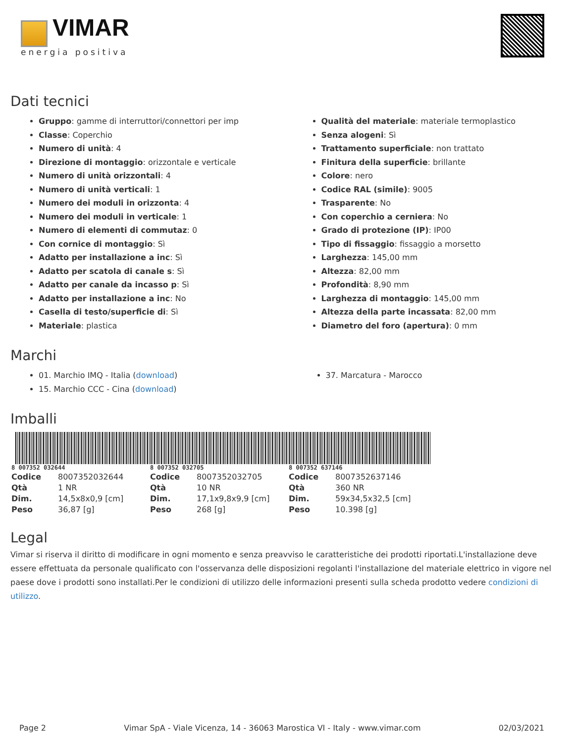VIMAR
energia positiva
Dati tecnici
Gruppo: gamme di interruttori/connettori per imp
Classe: Coperchio
Numero di unità: 4
Direzione di montaggio: orizzontale e verticale
Numero di unità orizzontali: 4
Numero di unità verticali: 1
Numero dei moduli in orizzonta: 4
Numero dei moduli in verticale: 1
Numero di elementi di commutaz: 0
Con cornice di montaggio: Sì
Adatto per installazione a inc: Sì
Adatto per scatola di canale s: Sì
Adatto per canale da incasso p: Sì
Adatto per installazione a inc: No
Casella di testo/superficie di: Sì
Materiale: plastica
Qualità del materiale: materiale termoplastico
Senza alogeni: Sì
Trattamento superficiale: non trattato
Finitura della superficie: brillante
Colore: nero
Codice RAL (simile): 9005
Trasparente: No
Con coperchio a cerniera: No
Grado di protezione (IP): IP00
Tipo di fissaggio: fissaggio a morsetto
Larghezza: 145,00 mm
Altezza: 82,00 mm
Profondità: 8,90 mm
Larghezza di montaggio: 145,00 mm
Altezza della parte incassata: 82,00 mm
Diametro del foro (apertura): 0 mm
Marchi
01. Marchio IMQ - Italia (download)
15. Marchio CCC - Cina (download)
37. Marcatura - Marocco
Imballi
8 007352 032644
| Codice | 8007352032644 |
| Qtà | 1 NR |
| Dim. | 14,5x8x0,9 [cm] |
| Peso | 36,87 [g] |
8 007352 032705
| Codice | 8007352032705 |
| Qtà | 10 NR |
| Dim. | 17,1x9,8x9,9 [cm] |
| Peso | 268 [g] |
8 007352 637146
| Codice | 8007352637146 |
| Qtà | 360 NR |
| Dim. | 59x34,5x32,5 [cm] |
| Peso | 10.398 [g] |
Legal
Vimar si riserva il diritto di modificare in ogni momento e senza preavviso le caratteristiche dei prodotti riportati.L'installazione deve essere effettuata da personale qualificato con l'osservanza delle disposizioni regolanti l'installazione del materiale elettrico in vigore nel paese dove i prodotti sono installati.Per le condizioni di utilizzo delle informazioni presenti sulla scheda prodotto vedere condizioni di utilizzo.
Page 2 Vimar SpA - Viale Vicenza, 14 - 36063 Marostica VI - Italy - www.vimar.com 02/03/2021